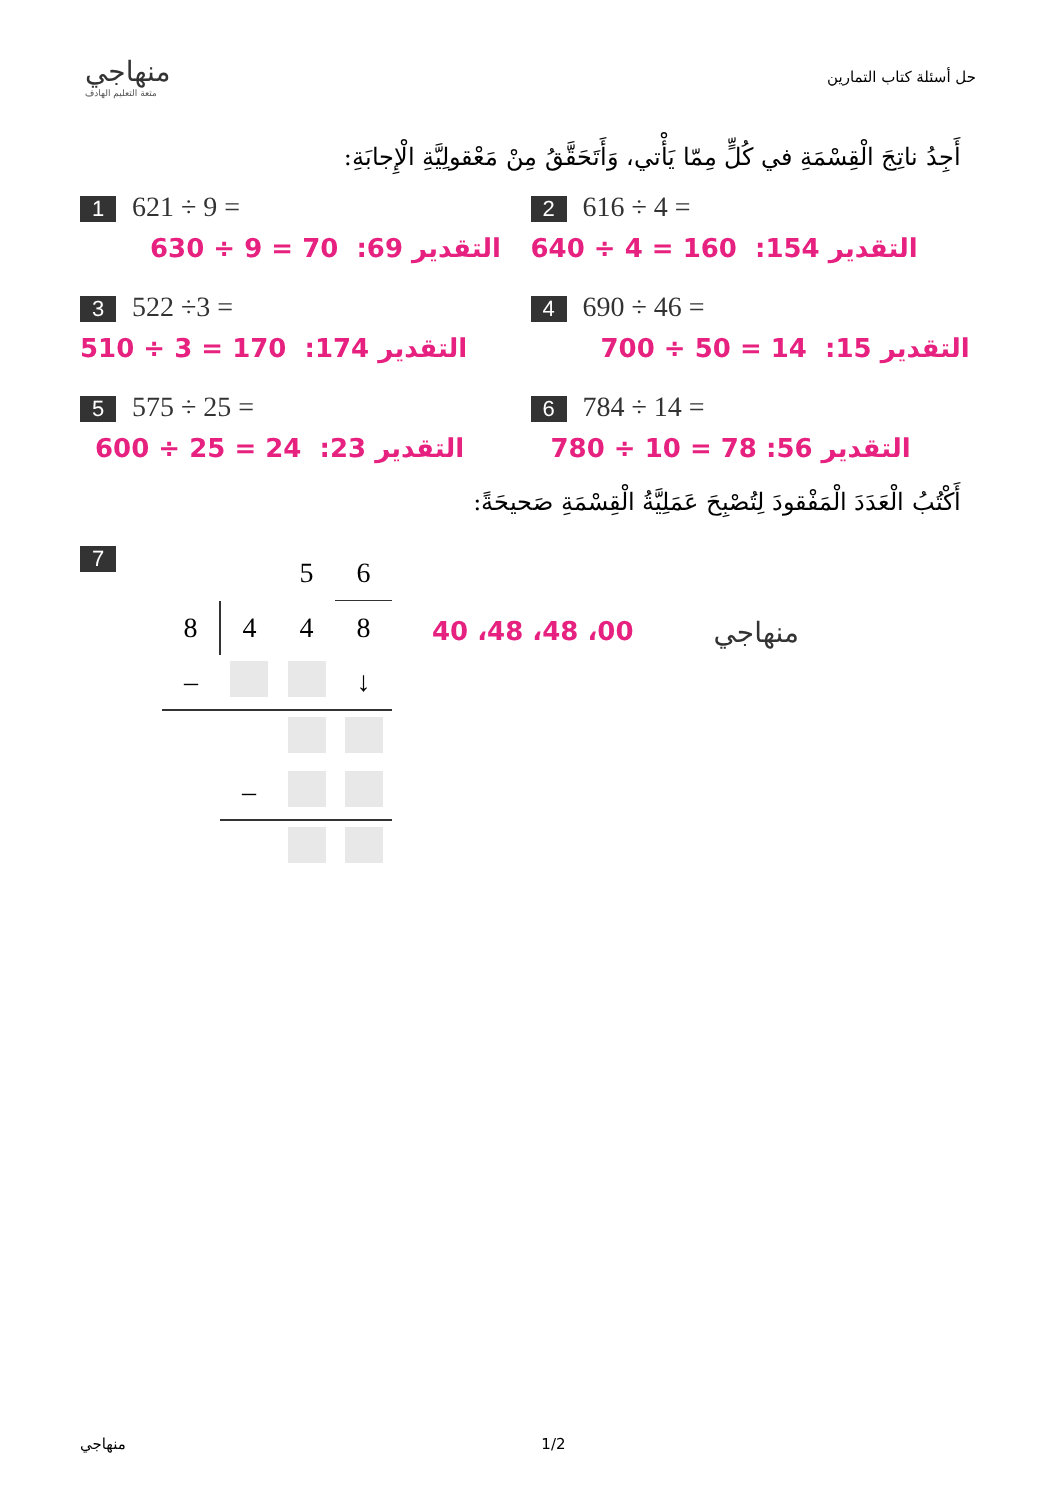منهاجي
متعة التعليم الهادف
حل أسئلة كتاب التمارين
أَجِدُ ناتِجَ الْقِسْمَةِ في كُلٍّ مِمّا يَأْتي، وَأَتَحَقَّقُ مِنْ مَعْقولِيَّةِ الْإِجابَةِ:
1 621 ÷ 9 =
630 ÷ 9 = 70 :التقدير 69
2 616 ÷ 4 =
640 ÷ 4 = 160 :التقدير 154
3 522 ÷3 =
510 ÷ 3 = 170 :التقدير 174
4 690 ÷ 46 =
700 ÷ 50 = 14 :التقدير 15
5 575 ÷ 25 =
600 ÷ 25 = 24 :التقدير 23
6 784 ÷ 14 =
780 ÷ 10 = 78 :التقدير 56
أَكْتُبُ الْعَدَدَ الْمَفْقودَ لِتُصْبِحَ عَمَلِيَّةُ الْقِسْمَةِ صَحيحَةً:
7
| | | 5 | 6 |
| 8 | 4 | 4 | 8 |
| – | | | ↓ |
| | – | | |
40 ،48 ،48 ،00 منهاجي
منهاجي 1/2